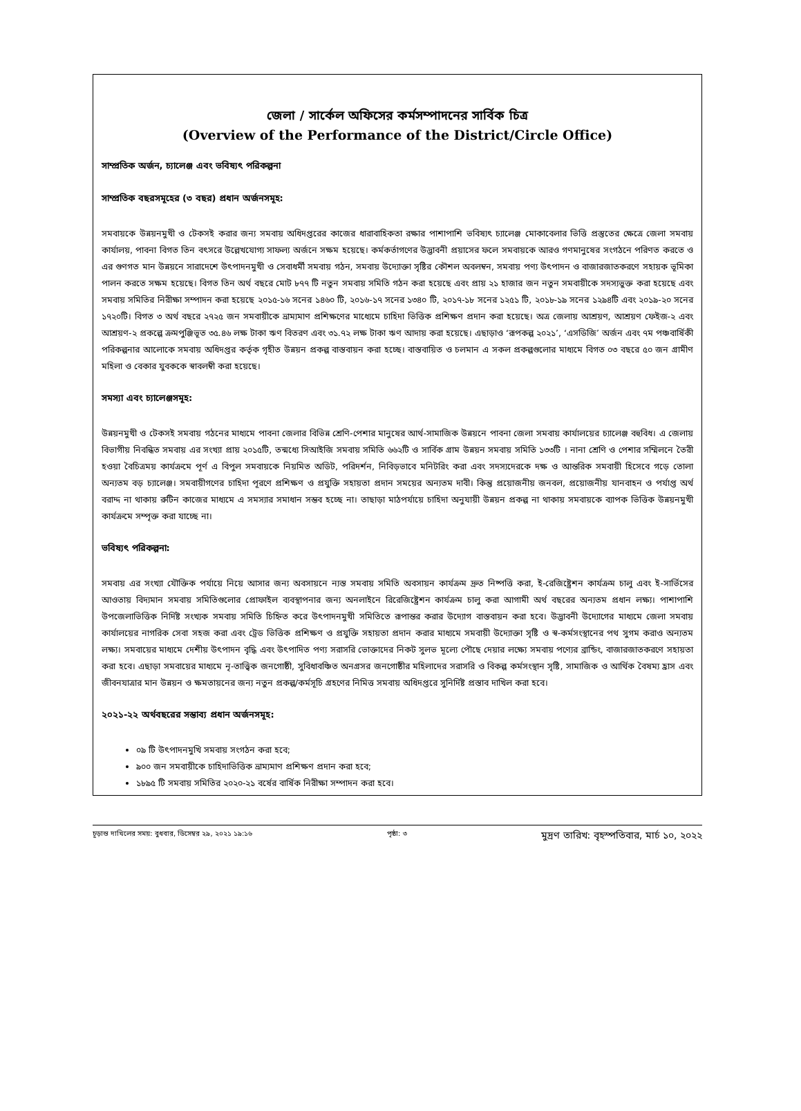জেলা / সার্কেল অফিসের কর্মসম্পাদনের সার্বিক চিত্র
(Overview of the Performance of the District/Circle Office)
সাম্প্রতিক অর্জন, চ্যালেঞ্জ এবং ভবিষ্যৎ পরিকল্পনা
সাম্প্রতিক বছরসমূহের (৩ বছর) প্রধান অর্জনসমূহ:
সমবায়কে উন্নয়নমুখী ও টেকসই করার জন্য সমবায় অধিদপ্তরের কাজের ধারাবাহিকতা রক্ষার পাশাপাশি ভবিষ্যৎ চ্যালেঞ্জ মোকাবেলার ভিত্তি প্রস্তুতের ক্ষেত্রে জেলা সমবায় কার্যালয়, পাবনা বিগত তিন বৎসরে উল্লেখযোগ্য সাফল্য অর্জনে সক্ষম হয়েছে। কর্মকর্তাগণের উদ্ভাবনী প্রয়াসের ফলে সমবায়কে আরও গণমানুষের সংগঠনে পরিণত করতে ও এর গুণগত মান উন্নয়নে সারাদেশে উৎপাদনমুখী ও সেবাধর্মী সমবায় গঠন, সমবায় উদ্যোক্তা সৃষ্টির কৌশল অবলম্বন, সমবায় পণ্য উৎপাদন ও বাজারজাতকরণে সহায়ক ভূমিকা পালন করতে সক্ষম হয়েছে। বিগত তিন অর্থ বছরে মোট ৮৭৭ টি নতুন সমবায় সমিতি গঠন করা হয়েছে এবং প্রায় ২১ হাজার জন নতুন সমবায়ীকে সদস্যভুক্ত করা হয়েছে এবং সমবায় সমিতির নিরীক্ষা সম্পাদন করা হয়েছে ২০১৫-১৬ সনের ১৪৬০ টি, ২০১৬-১৭ সনের ১৩৪০ টি, ২০১৭-১৮ সনের ১২৫১ টি, ২০১৮-১৯ সনের ১২৯৪টি এবং ২০১৯-২০ সনের ১৭২০টি। বিগত ৩ অর্থ বছরে ২৭২৫ জন সমবায়ীকে ভ্রাম্যমাণ প্রশিক্ষণের মাধ্যেমে চাহিদা ভিত্তিক প্রশিক্ষণ প্রদান করা হয়েছে। অত্র জেলায় আশ্রয়ণ, আশ্রয়ণ ফেইজ-২ এবং আশ্রয়ণ-২ প্রকল্পে ক্রমপুঞ্জিভূত ৩৫.৪৬ লক্ষ টাকা ঋণ বিতরণ এবং ৩১.৭২ লক্ষ টাকা ঋণ আদায় করা হয়েছে। এছাড়াও ‘রূপকল্প ২০২১’, ‘এসডিজি’ অর্জন এবং ৭ম পঞ্চবার্ষিকী পরিকল্পনার আলোকে সমবায় অধিদপ্তর কর্তৃক গৃহীত উন্নয়ন প্রকল্প বাস্তবায়ন করা হচ্ছে। বাস্তবায়িত ও চলমান এ সকল প্রকল্পগুলোর মাধ্যমে বিগত ০৩ বছরে ৫০ জন গ্রামীণ মহিলা ও বেকার যুবককে স্বাবলম্বী করা হয়েছে।
সমস্যা এবং চ্যালেঞ্জসমূহ:
উন্নয়নমুখী ও টেকসই সমবায় গঠনের মাধ্যমে পাবনা জেলার বিভিন্ন শ্রেণি-পেশার মানুষের আর্থ-সামাজিক উন্নয়নে পাবনা জেলা সমবায় কার্যালয়ের চ্যালেঞ্জ বহুবিধ। এ জেলায় বিভাগীয় নিবন্ধিত সমবায় এর সংখ্যা প্রায় ২০১৫টি, তন্মধ্যে সিআইজি সমবায় সমিতি ৬৬২টি ও সার্বিক গ্রাম উন্নয়ন সমবায় সমিতি ১৩৩টি । নানা শ্রেণি ও পেশার সম্মিলনে তৈরী হওয়া বৈচিত্রময় কার্যক্রমে পূর্ণ এ বিপুল সমবায়কে নিয়মিত অডিট, পরিদর্শন, নিবিড়ভাবে মনিটরিং করা এবং সদস্যদেরকে দক্ষ ও আন্তরিক সমবায়ী হিসেবে গড়ে তোলা অন্যতম বড় চ্যালেঞ্জ। সমবায়ীগণের চাহিদা পূরণে প্রশিক্ষণ ও প্রযুক্তি সহায়তা প্রদান সময়ের অন্যতম দাবী। কিন্তু প্রয়োজনীয় জনবল, প্রয়োজনীয় যানবাহন ও পর্যাপ্ত অর্থ বরাদ্দ না থাকায় রুটিন কাজের মাধ্যমে এ সমস্যার সমাধান সম্ভব হচ্ছে না। তাছাড়া মাঠপর্যায়ে চাহিদা অনুযায়ী উন্নয়ন প্রকল্প না থাকায় সমবায়কে ব্যাপক ভিত্তিক উন্নয়নমুখী কার্যক্রমে সম্পৃক্ত করা যাচ্ছে না।
ভবিষ্যৎ পরিকল্পনা:
সমবায় এর সংখ্যা যৌক্তিক পর্যায়ে নিয়ে আসার জন্য অবসায়নে ন্যস্ত সমবায় সমিতি অবসায়ন কার্যক্রম দ্রুত নিষ্পত্তি করা, ই-রেজিষ্ট্রেশন কার্যক্রম চালু এবং ই-সার্ভিসের আওতায় বিদ্যমান সমবায় সমিতিগুলোর প্রোফাইল ব্যবস্থাপনার জন্য অনলাইনে রিরেজিষ্ট্রেশন কার্যক্রম চালু করা আগামী অর্থ বছরের অন্যতম প্রধান লক্ষ্য। পাশাপাশি উপজেলাভিত্তিক নির্দিষ্ট সংখ্যক সমবায় সমিতি চিহ্নিত করে উৎপাদনমুখী সমিতিতে রূপান্তর করার উদ্যোগ বাস্তবায়ন করা হবে। উদ্ভাবনী উদ্যোগের মাধ্যমে জেলা সমবায় কার্যালয়ের নাগরিক সেবা সহজ করা এবং ট্রেড ভিত্তিক প্রশিক্ষণ ও প্রযুক্তি সহায়তা প্রদান করার মাধ্যমে সমবায়ী উদ্যোক্তা সৃষ্টি ও স্ব-কর্মসংস্থানের পথ সুগম করাও অন্যতম লক্ষ্য। সমবায়ের মাধ্যমে দেশীয় উৎপাদন বৃদ্ধি এবং উৎপাদিত পণ্য সরাসরি ভোক্তাদের নিকট সুলভ মূল্যে পৌছে দেয়ার লক্ষ্যে সমবায় পণ্যের ব্রান্ডিং, বাজারজাতকরণে সহায়তা করা হবে। এছাড়া সমবায়ের মাধ্যমে নৃ-তাত্ত্বিক জনগোষ্ঠী, সুবিধাবঞ্চিত অনগ্রসর জনগোষ্ঠীর মহিলাদের সরাসরি ও বিকল্প কর্মসংস্থান সৃষ্টি, সামাজিক ও আর্থিক বৈষম্য হ্রাস এবং জীবনযাত্রার মান উন্নয়ন ও ক্ষমতায়নের জন্য নতুন প্রকল্প/কর্মসূচি গ্রহণের নিমিত্ত সমবায় অধিদপ্তরে সুনির্দিষ্ট প্রস্তাব দাখিল করা হবে।
২০২১-২২ অর্থবছরের সম্ভাব্য প্রধান অর্জনসমূহ:
০৯ টি উৎপাদনমুখি সমবায় সংগঠন করা হবে;
৯০০ জন সমবায়ীকে চাহিদাভিত্তিক ভ্রাম্যমাণ প্রশিক্ষণ প্রদান করা হবে;
১৮৯৫ টি সমবায় সমিতির ২০২০-২১ বর্ষের বার্ষিক নিরীক্ষা সম্পাদন করা হবে।
চূড়ান্ত দাখিলের সময়: বুধবার, ডিসেম্বর ২৯, ২০২১ ১৯:১৬ পৃষ্ঠা: ৩ মুদ্রণ তারিখ: বৃহস্পতিবার, মার্চ ১০, ২০২২